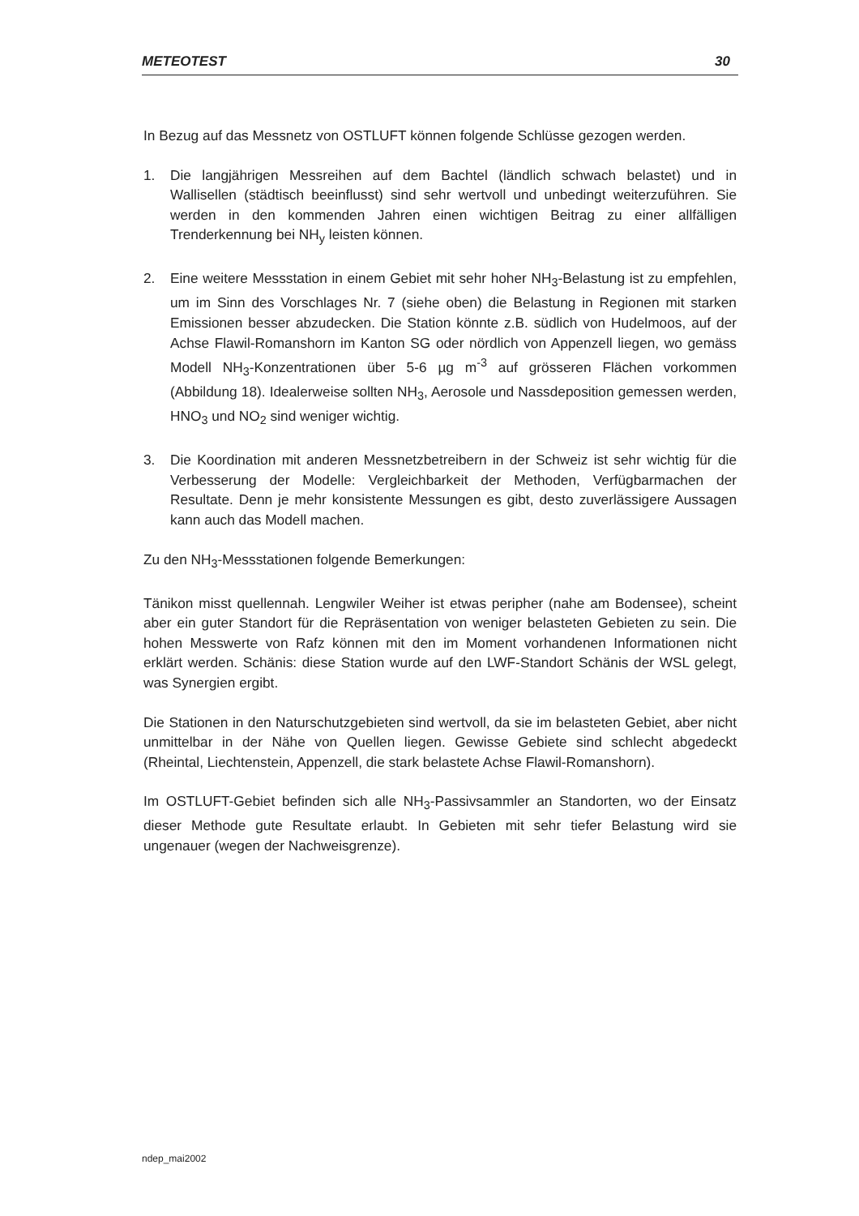METEOTEST 30
In Bezug auf das Messnetz von OSTLUFT können folgende Schlüsse gezogen werden.
1. Die langjährigen Messreihen auf dem Bachtel (ländlich schwach belastet) und in Wallisellen (städtisch beeinflusst) sind sehr wertvoll und unbedingt weiterzuführen. Sie werden in den kommenden Jahren einen wichtigen Beitrag zu einer allfälligen Trenderkennung bei NH<sub>y</sub> leisten können.
2. Eine weitere Messstation in einem Gebiet mit sehr hoher NH<sub>3</sub>-Belastung ist zu empfehlen, um im Sinn des Vorschlages Nr. 7 (siehe oben) die Belastung in Regionen mit starken Emissionen besser abzudecken. Die Station könnte z.B. südlich von Hudelmoos, auf der Achse Flawil-Romanshorn im Kanton SG oder nördlich von Appenzell liegen, wo gemäss Modell NH<sub>3</sub>-Konzentrationen über 5-6 µg m<sup>-3</sup> auf grösseren Flächen vorkommen (Abbildung 18). Idealerweise sollten NH<sub>3</sub>, Aerosole und Nassdeposition gemessen werden, HNO<sub>3</sub> und NO<sub>2</sub> sind weniger wichtig.
3. Die Koordination mit anderen Messnetzbetreibern in der Schweiz ist sehr wichtig für die Verbesserung der Modelle: Vergleichbarkeit der Methoden, Verfügbarmachen der Resultate. Denn je mehr konsistente Messungen es gibt, desto zuverlässigere Aussagen kann auch das Modell machen.
Zu den NH<sub>3</sub>-Messstationen folgende Bemerkungen:
Tänikon misst quellennah. Lengwiler Weiher ist etwas peripher (nahe am Bodensee), scheint aber ein guter Standort für die Repräsentation von weniger belasteten Gebieten zu sein. Die hohen Messwerte von Rafz können mit den im Moment vorhandenen Informationen nicht erklärt werden. Schänis: diese Station wurde auf den LWF-Standort Schänis der WSL gelegt, was Synergien ergibt.
Die Stationen in den Naturschutzgebieten sind wertvoll, da sie im belasteten Gebiet, aber nicht unmittelbar in der Nähe von Quellen liegen. Gewisse Gebiete sind schlecht abgedeckt (Rheintal, Liechtenstein, Appenzell, die stark belastete Achse Flawil-Romanshorn).
Im OSTLUFT-Gebiet befinden sich alle NH<sub>3</sub>-Passivsammler an Standorten, wo der Einsatz dieser Methode gute Resultate erlaubt. In Gebieten mit sehr tiefer Belastung wird sie ungenauer (wegen der Nachweisgrenze).
ndep_mai2002